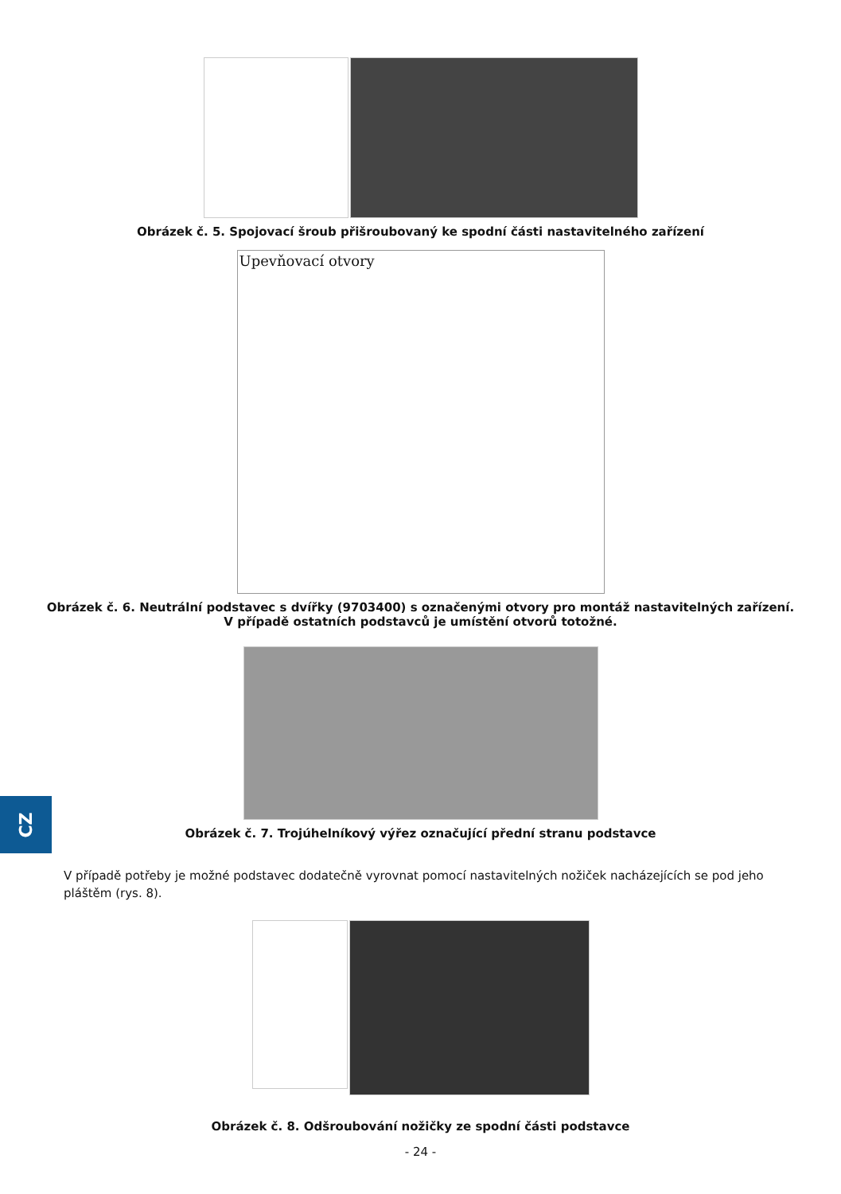Obrázek č. 5. Spojovací šroub přišroubovaný ke spodní části nastavitelného zařízení
Upevňovací otvory
Obrázek č. 6. Neutrální podstavec s dvířky (9703400) s označenými otvory pro montáž nastavitelných zařízení.
V případě ostatních podstavců je umístění otvorů totožné.
Obrázek č. 7. Trojúhelníkový výřez označující přední stranu podstavce
V případě potřeby je možné podstavec dodatečně vyrovnat pomocí nastavitelných nožiček nacházejících se pod jeho pláštěm (rys. 8).
Obrázek č. 8. Odšroubování nožičky ze spodní části podstavce
- 24 -
CZ